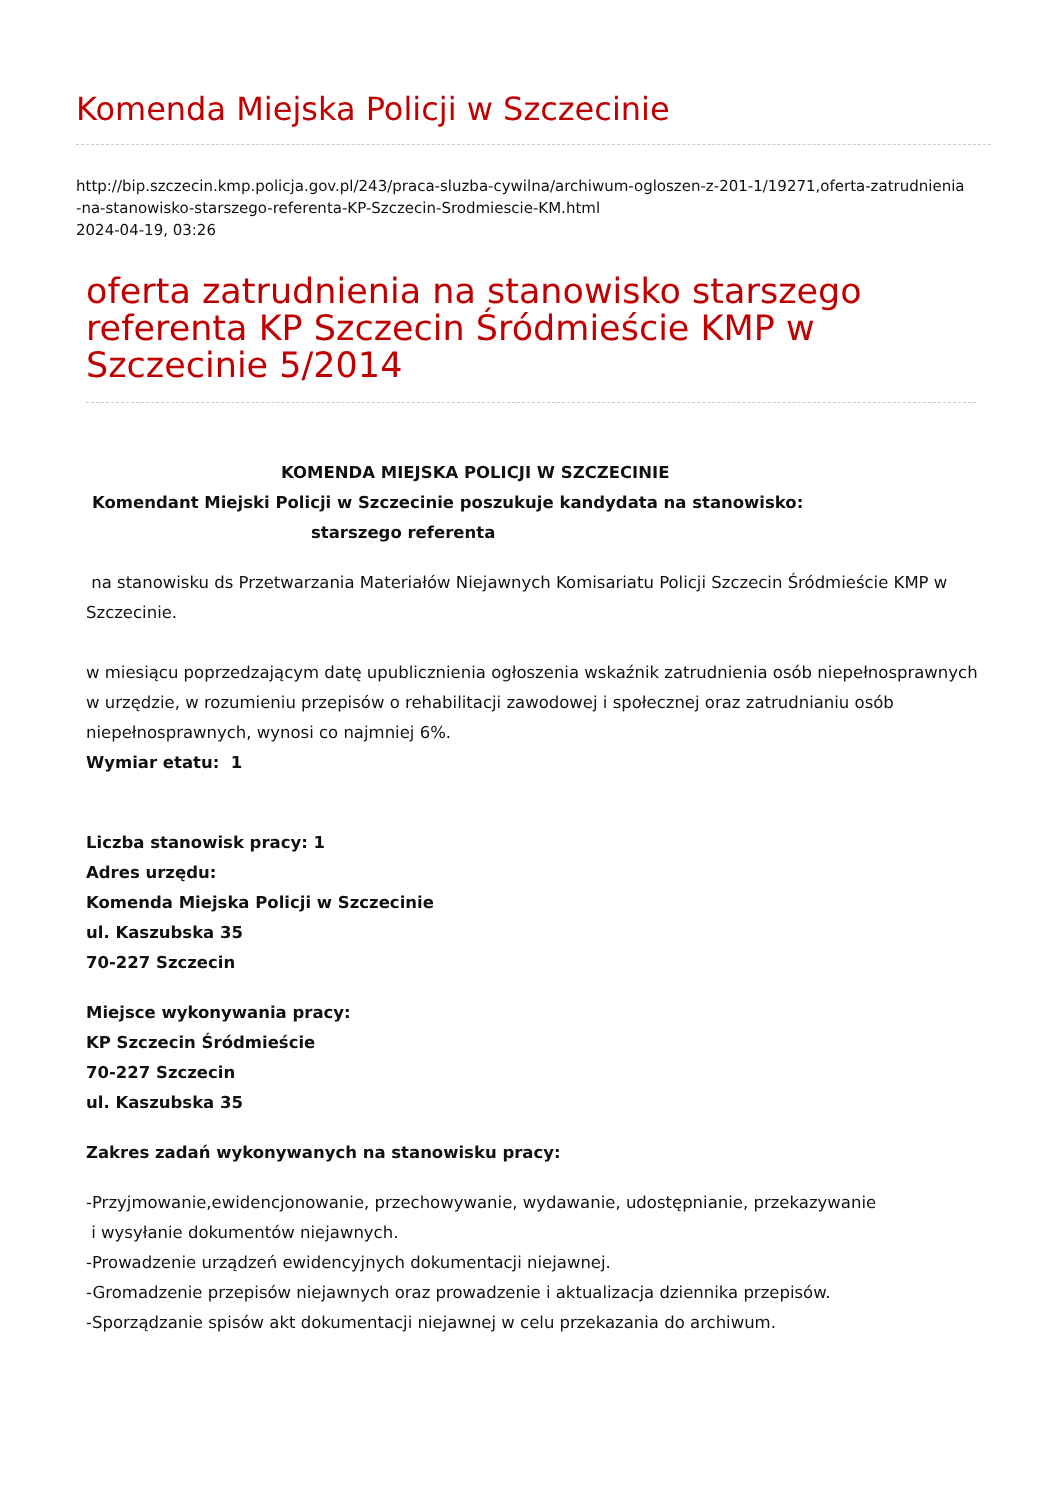Komenda Miejska Policji w Szczecinie
http://bip.szczecin.kmp.policja.gov.pl/243/praca-sluzba-cywilna/archiwum-ogloszen-z-201-1/19271,oferta-zatrudnienia
-na-stanowisko-starszego-referenta-KP-Szczecin-Srodmiescie-KM.html
2024-04-19, 03:26
oferta zatrudnienia na stanowisko starszego referenta KP Szczecin Śródmieście KMP w Szczecinie 5/2014
KOMENDA MIEJSKA POLICJI W SZCZECINIE
Komendant Miejski Policji w Szczecinie poszukuje kandydata na stanowisko:
starszego referenta
na stanowisku ds Przetwarzania Materiałów Niejawnych Komisariatu Policji Szczecin Śródmieście KMP w Szczecinie.
w miesiącu poprzedzającym datę upublicznienia ogłoszenia wskaźnik zatrudnienia osób niepełnosprawnych w urzędzie, w rozumieniu przepisów o rehabilitacji zawodowej i społecznej oraz zatrudnianiu osób niepełnosprawnych, wynosi co najmniej 6%.
Wymiar etatu: 1
Liczba stanowisk pracy: 1
Adres urzędu:
Komenda Miejska Policji w Szczecinie
ul. Kaszubska 35
70-227 Szczecin
Miejsce wykonywania pracy:
KP Szczecin Śródmieście
70-227 Szczecin
ul. Kaszubska 35
Zakres zadań wykonywanych na stanowisku pracy:
-Przyjmowanie,ewidencjonowanie, przechowywanie, wydawanie, udostępnianie, przekazywanie
i wysyłanie dokumentów niejawnych.
-Prowadzenie urządzeń ewidencyjnych dokumentacji niejawnej.
-Gromadzenie przepisów niejawnych oraz prowadzenie i aktualizacja dziennika przepisów.
-Sporządzanie spisów akt dokumentacji niejawnej w celu przekazania do archiwum.